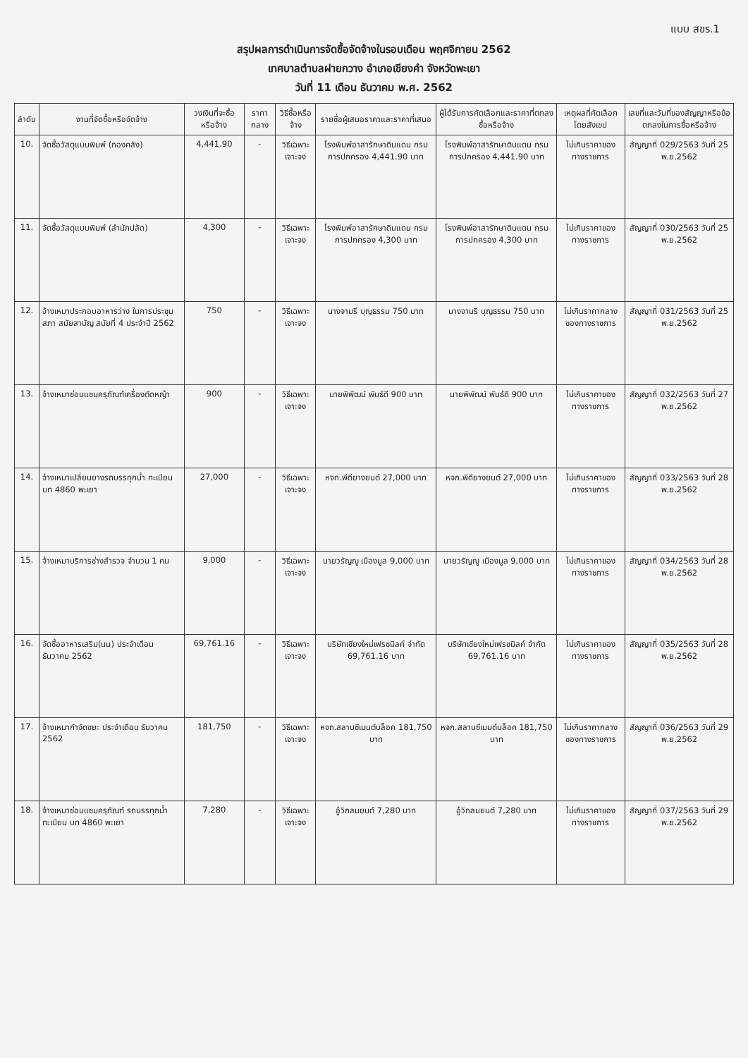แบบ สขร.1
สรุปผลการดำเนินการจัดซื้อจัดจ้างในรอบเดือน พฤศจิกายน 2562
เทศบาลตำบลฝายกวาง อำเภอเชียงคำ จังหวัดพะเยา
วันที่ 11 เดือน ธันวาคม พ.ศ. 2562
| ลำดับ | งานที่จัดซื้อหรือจัดจ้าง | วงเงินที่จะซื้อหรือจ้าง | ราคากลาง | วิธีซื้อหรือจ้าง | รายชื่อผู้เสนอราคาและราคาที่เสนอ | ผู้ได้รับการคัดเลือกและราคาที่ตกลงซื้อหรือจ้าง | เหตุผลที่คัดเลือกโดยสังเขป | เลขที่และวันที่ของสัญญาหรือข้อตกลงในการซื้อหรือจ้าง |
| --- | --- | --- | --- | --- | --- | --- | --- | --- |
| 10. | จัดซื้อวัสดุแบบพิมพ์ (กองคลัง) | 4,441.90 | - | วิธีเฉพาะเจาะจง | โรงพิมพ์อาสารักษาดินแดน กรมการปกครอง 4,441.90 บาท | โรงพิมพ์อาสารักษาดินแดน กรมการปกครอง 4,441.90 บาท | ไม่เกินราคาของทางราชการ | สัญญาที่ 029/2563 วันที่ 25 พ.ย.2562 |
| 11. | จัดซื้อวัสดุแบบพิมพ์ (สำนักปลัด) | 4,300 | - | วิธีเฉพาะเจาะจง | โรงพิมพ์อาสารักษาดินแดน กรมการปกครอง 4,300 บาท | โรงพิมพ์อาสารักษาดินแดน กรมการปกครอง 4,300 บาท | ไม่เกินราคาของทางราชการ | สัญญาที่ 030/2563 วันที่ 25 พ.ย.2562 |
| 12. | จ้างเหมาประกอบอาหารว่าง ในการประชุมสภา สมัยสามัญ สมัยที่ 4 ประจำปี 2562 | 750 | - | วิธีเฉพาะเจาะจง | นางจามรี บุญธรรม 750 บาท | นางจามรี บุญธรรม 750 บาท | ไม่เกินราคากลางของทางราชการ | สัญญาที่ 031/2563 วันที่ 25 พ.ย.2562 |
| 13. | จ้างเหมาซ่อมแซมครุภัณฑ์เครื่องตัดหญ้า | 900 | - | วิธีเฉพาะเจาะจง | นายพิพัฒน์ พันธ์ดี 900 บาท | นายพิพัฒน์ พันธ์ดี 900 บาท | ไม่เกินราคาของทางราชการ | สัญญาที่ 032/2563 วันที่ 27 พ.ย.2562 |
| 14. | จ้างเหมาเปลี่ยนยางรถบรรทุกน้ำ ทะเบียน บท 4860 พะเยา | 27,000 | - | วิธีเฉพาะเจาะจง | หจก.พีดียางยนต์ 27,000 บาท | หจก.พีดียางยนต์ 27,000 บาท | ไม่เกินราคาของทางราชการ | สัญญาที่ 033/2563 วันที่ 28 พ.ย.2562 |
| 15. | จ้างเหมาบริการช่างสำรวจ จำนวน 1 คน | 9,000 | - | วิธีเฉพาะเจาะจง | นายวรัญญู เมืองมูล 9,000 บาท | นายวรัญญู เมืองมูล 9,000 บาท | ไม่เกินราคาของทางราชการ | สัญญาที่ 034/2563 วันที่ 28 พ.ย.2562 |
| 16. | จัดซื้ออาหารเสริม(นม) ประจำเดือน ธันวาคม 2562 | 69,761.16 | - | วิธีเฉพาะเจาะจง | บริษัทเชียงใหม่เฟรชมิลค์ จำกัด 69,761.16 บาท | บริษัทเชียงใหม่เฟรชมิลค์ จำกัด 69,761.16 บาท | ไม่เกินราคาของทางราชการ | สัญญาที่ 035/2563 วันที่ 28 พ.ย.2562 |
| 17. | จ้างเหมากำจัดขยะ ประจำเดือน ธันวาคม 2562 | 181,750 | - | วิธีเฉพาะเจาะจง | หจก.สลาบซีเมนต์บล็อค 181,750 บาท | หจก.สลาบซีเมนต์บล็อค 181,750 บาท | ไม่เกินราคากลางของทางราชการ | สัญญาที่ 036/2563 วันที่ 29 พ.ย.2562 |
| 18. | จ้างเหมาซ่อมแซมครุภัณฑ์ รถบรรทุกน้ำ ทะเบียน บท 4860 พะเยา | 7,280 | - | วิธีเฉพาะเจาะจง | อู๋วิกลมยนต์ 7,280 บาท | อู๋วิกลมยนต์ 7,280 บาท | ไม่เกินราคาของทางราชการ | สัญญาที่ 037/2563 วันที่ 29 พ.ย.2562 |